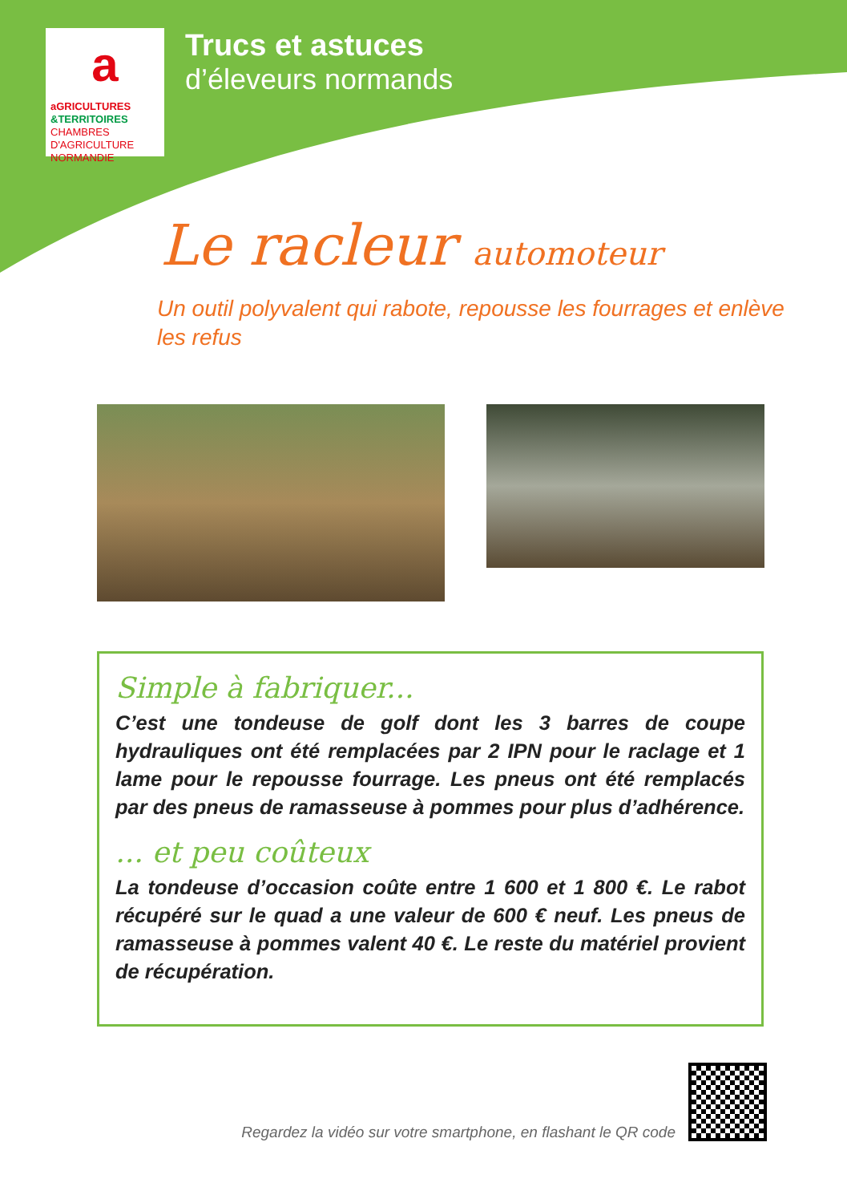a
aGRICULTURES
&TERRITOIRES
CHAMBRES D'AGRICULTURE NORMANDIE
Trucs et astuces
d’éleveurs normands
Le racleur automoteur
Un outil polyvalent qui rabote, repousse les fourrages et enlève les refus
Simple à fabriquer...
C’est une tondeuse de golf dont les 3 barres de coupe hydrauliques ont été remplacées par 2 IPN pour le raclage et 1 lame pour le repousse fourrage. Les pneus ont été remplacés par des pneus de ramasseuse à pommes pour plus d’adhérence.
... et peu coûteux
La tondeuse d’occasion coûte entre 1 600 et 1 800 €. Le rabot récupéré sur le quad a une valeur de 600 € neuf. Les pneus de ramasseuse à pommes valent 40 €. Le reste du matériel provient de récupération.
Regardez la vidéo sur votre smartphone, en flashant le QR code